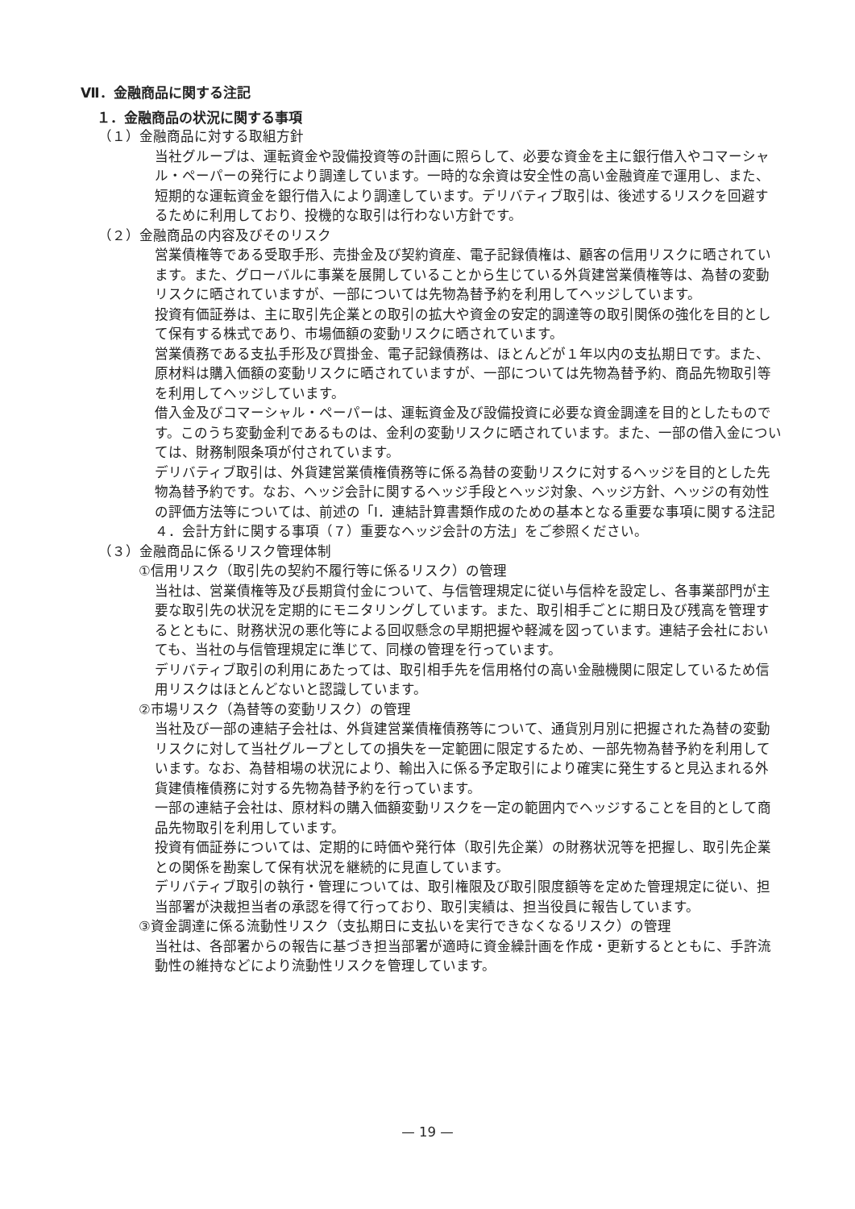Ⅶ．金融商品に関する注記
１．金融商品の状況に関する事項
（１）金融商品に対する取組方針
当社グループは、運転資金や設備投資等の計画に照らして、必要な資金を主に銀行借入やコマーシャル・ペーパーの発行により調達しています。一時的な余資は安全性の高い金融資産で運用し、また、短期的な運転資金を銀行借入により調達しています。デリバティブ取引は、後述するリスクを回避するために利用しており、投機的な取引は行わない方針です。
（２）金融商品の内容及びそのリスク
営業債権等である受取手形、売掛金及び契約資産、電子記録債権は、顧客の信用リスクに晒されています。また、グローバルに事業を展開していることから生じている外貨建営業債権等は、為替の変動リスクに晒されていますが、一部については先物為替予約を利用してヘッジしています。
投資有価証券は、主に取引先企業との取引の拡大や資金の安定的調達等の取引関係の強化を目的として保有する株式であり、市場価額の変動リスクに晒されています。
営業債務である支払手形及び買掛金、電子記録債務は、ほとんどが１年以内の支払期日です。また、原材料は購入価額の変動リスクに晒されていますが、一部については先物為替予約、商品先物取引等を利用してヘッジしています。
借入金及びコマーシャル・ペーパーは、運転資金及び設備投資に必要な資金調達を目的としたものです。このうち変動金利であるものは、金利の変動リスクに晒されています。また、一部の借入金については、財務制限条項が付されています。
デリバティブ取引は、外貨建営業債権債務等に係る為替の変動リスクに対するヘッジを目的とした先物為替予約です。なお、ヘッジ会計に関するヘッジ手段とヘッジ対象、ヘッジ方針、ヘッジの有効性の評価方法等については、前述の「Ⅰ．連結計算書類作成のための基本となる重要な事項に関する注記４．会計方針に関する事項（７）重要なヘッジ会計の方法」をご参照ください。
（３）金融商品に係るリスク管理体制
①信用リスク（取引先の契約不履行等に係るリスク）の管理
当社は、営業債権等及び長期貸付金について、与信管理規定に従い与信枠を設定し、各事業部門が主要な取引先の状況を定期的にモニタリングしています。また、取引相手ごとに期日及び残高を管理するとともに、財務状況の悪化等による回収懸念の早期把握や軽減を図っています。連結子会社においても、当社の与信管理規定に準じて、同様の管理を行っています。
デリバティブ取引の利用にあたっては、取引相手先を信用格付の高い金融機関に限定しているため信用リスクはほとんどないと認識しています。
②市場リスク（為替等の変動リスク）の管理
当社及び一部の連結子会社は、外貨建営業債権債務等について、通貨別月別に把握された為替の変動リスクに対して当社グループとしての損失を一定範囲に限定するため、一部先物為替予約を利用しています。なお、為替相場の状況により、輸出入に係る予定取引により確実に発生すると見込まれる外貨建債権債務に対する先物為替予約を行っています。
一部の連結子会社は、原材料の購入価額変動リスクを一定の範囲内でヘッジすることを目的として商品先物取引を利用しています。
投資有価証券については、定期的に時価や発行体（取引先企業）の財務状況等を把握し、取引先企業との関係を勘案して保有状況を継続的に見直しています。
デリバティブ取引の執行・管理については、取引権限及び取引限度額等を定めた管理規定に従い、担当部署が決裁担当者の承認を得て行っており、取引実績は、担当役員に報告しています。
③資金調達に係る流動性リスク（支払期日に支払いを実行できなくなるリスク）の管理
当社は、各部署からの報告に基づき担当部署が適時に資金繰計画を作成・更新するとともに、手許流動性の維持などにより流動性リスクを管理しています。
— 19 —